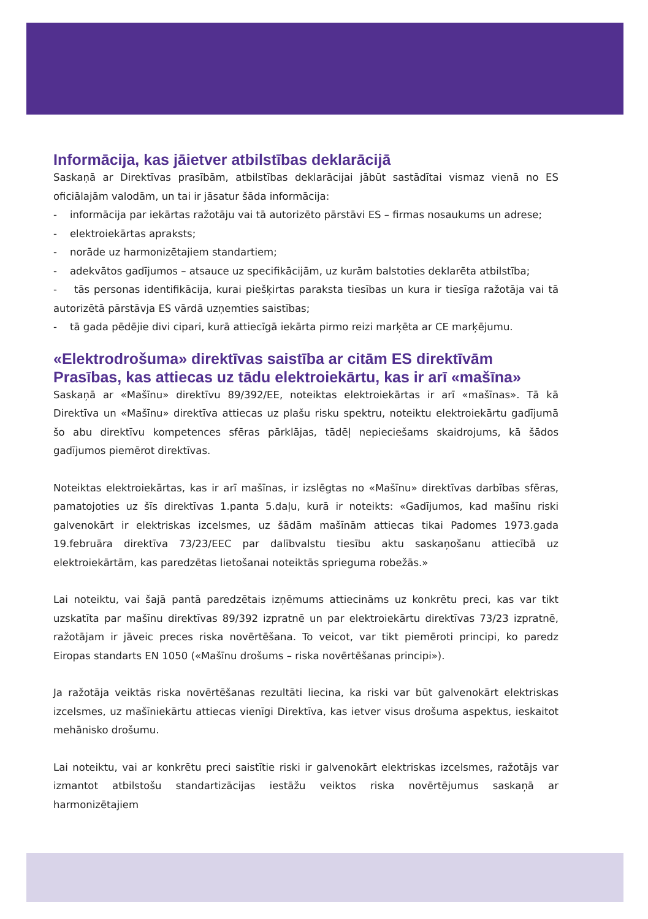Informācija, kas jāietver atbilstības deklarācijā
Saskaņā ar Direktīvas prasībām, atbilstības deklarācijai jābūt sastādītai vismaz vienā no ES oficiālajām valodām, un tai ir jāsatur šāda informācija:
- informācija par iekārtas ražotāju vai tā autorizēto pārstāvi ES – firmas nosaukums un adrese;
- elektroiekārtas apraksts;
- norāde uz harmonizētajiem standartiem;
- adekvātos gadījumos – atsauce uz specifikācijām, uz kurām balstoties deklarēta atbilstība;
- tās personas identifikācija, kurai piešķirtas paraksta tiesības un kura ir tiesīga ražotāja vai tā autorizētā pārstāvja ES vārdā uzņemties saistības;
- tā gada pēdējie divi cipari, kurā attiecīgā iekārta pirmo reizi marķēta ar CE marķējumu.
«Elektrodrošuma» direktīvas saistība ar citām ES direktīvām
Prasības, kas attiecas uz tādu elektroiekārtu, kas ir arī «mašīna»
Saskaņā ar «Mašīnu» direktīvu 89/392/EE, noteiktas elektroiekārtas ir arī «mašīnas». Tā kā Direktīva un «Mašīnu» direktīva attiecas uz plašu risku spektru, noteiktu elektroiekārtu gadījumā šo abu direktīvu kompetences sfēras pārklājas, tādēļ nepieciešams skaidrojums, kā šādos gadījumos piemērot direktīvas.
Noteiktas elektroiekārtas, kas ir arī mašīnas, ir izslēgtas no «Mašīnu» direktīvas darbības sfēras, pamatojoties uz šīs direktīvas 1.panta 5.daļu, kurā ir noteikts: «Gadījumos, kad mašīnu riski galvenokārt ir elektriskas izcelsmes, uz šādām mašīnām attiecas tikai Padomes 1973.gada 19.februāra direktīva 73/23/EEC par dalībvalstu tiesību aktu saskaņošanu attiecībā uz elektroiekārtām, kas paredzētas lietošanai noteiktās sprieguma robežās.»
Lai noteiktu, vai šajā pantā paredzētais izņēmums attiecināms uz konkrētu preci, kas var tikt uzskatīta par mašīnu direktīvas 89/392 izpratnē un par elektroiekārtu direktīvas 73/23 izpratnē, ražotājam ir jāveic preces riska novērtēšana. To veicot, var tikt piemēroti principi, ko paredz Eiropas standarts EN 1050 («Mašīnu drošums – riska novērtēšanas principi»).
Ja ražotāja veiktās riska novērtēšanas rezultāti liecina, ka riski var būt galvenokārt elektriskas izcelsmes, uz mašīniekārtu attiecas vienīgi Direktīva, kas ietver visus drošuma aspektus, ieskaitot mehānisko drošumu.
Lai noteiktu, vai ar konkrētu preci saistītie riski ir galvenokārt elektriskas izcelsmes, ražotājs var izmantot atbilstošu standartizācijas iestāžu veiktos riska novērtējumus saskaņā ar harmonizētajiem